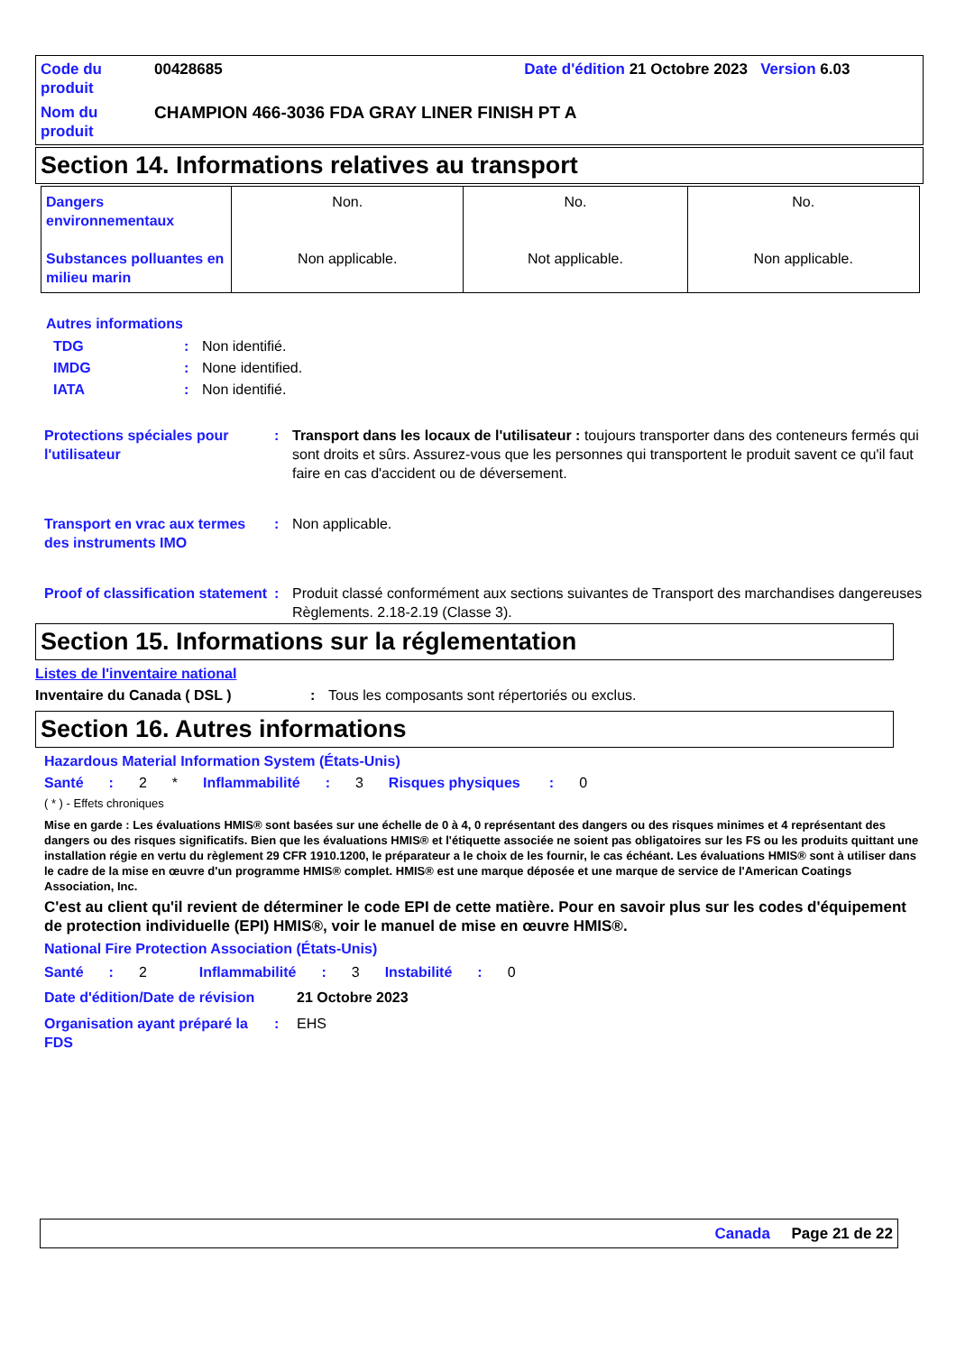Code du produit
00428685 Date d'édition 21 Octobre 2023 Version 6.03
Nom du produit
CHAMPION 466-3036 FDA GRAY LINER FINISH PT A
Section 14. Informations relatives au transport
| Dangers environnementaux Substances polluantes en milieu marin | Non. Non applicable. | No. Not applicable. | No. Non applicable. |
Autres informations
TDG: Non identifié. IMDG: None identified. IATA: Non identifié.
Protections spéciales pour l'utilisateur: Transport dans les locaux de l'utilisateur : toujours transporter dans des conteneurs fermés qui sont droits et sûrs. Assurez-vous que les personnes qui transportent le produit savent ce qu'il faut faire en cas d'accident ou de déversement.
Transport en vrac aux termes des instruments IMO: Non applicable.
Proof of classification statement: Produit classé conformément aux sections suivantes de Transport des marchandises dangereuses Règlements. 2.18-2.19 (Classe 3).
Section 15. Informations sur la réglementation
Listes de l'inventaire national
Inventaire du Canada ( DSL ): Tous les composants sont répertoriés ou exclus.
Section 16. Autres informations
Hazardous Material Information System (États-Unis)
Santé: 2 * Inflammabilité: 3 Risques physiques: 0
( * ) - Effets chroniques
Mise en garde : Les évaluations HMIS® sont basées sur une échelle de 0 à 4, 0 représentant des dangers ou des risques minimes et 4 représentant des dangers ou des risques significatifs. Bien que les évaluations HMIS® et l'étiquette associée ne soient pas obligatoires sur les FS ou les produits quittant une installation régie en vertu du règlement 29 CFR 1910.1200, le préparateur a le choix de les fournir, le cas échéant. Les évaluations HMIS® sont à utiliser dans le cadre de la mise en œuvre d'un programme HMIS® complet. HMIS® est une marque déposée et une marque de service de l'American Coatings Association, Inc.
C'est au client qu'il revient de déterminer le code EPI de cette matière. Pour en savoir plus sur les codes d'équipement de protection individuelle (EPI) HMIS®, voir le manuel de mise en œuvre HMIS®.
National Fire Protection Association (États-Unis)
Santé: 2 Inflammabilité: 3 Instabilité: 0
Date d'édition/Date de révision 21 Octobre 2023
Organisation ayant préparé la FDS: EHS
Canada Page 21 de 22